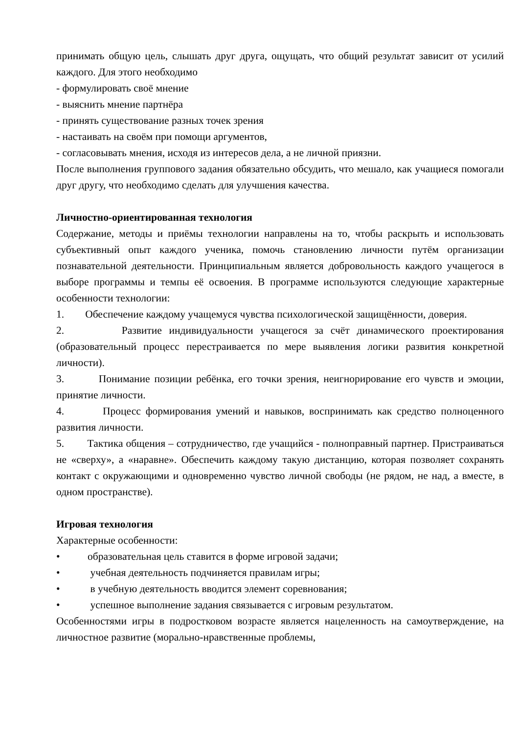принимать общую цель, слышать друг друга, ощущать, что общий результат зависит от усилий каждого. Для этого необходимо
- формулировать своё мнение
- выяснить мнение партнёра
- принять существование разных точек зрения
- настаивать на своём при помощи аргументов,
- согласовывать мнения, исходя из интересов дела, а не личной приязни.
После выполнения группового задания обязательно обсудить, что мешало, как учащиеся помогали друг другу, что необходимо сделать для улучшения качества.
Личностно-ориентированная технология
Содержание, методы и приёмы технологии направлены на то, чтобы раскрыть и использовать субъективный опыт каждого ученика, помочь становлению личности путём организации познавательной деятельности. Принципиальным является добровольность каждого учащегося в выборе программы и темпы её освоения. В программе используются следующие характерные особенности технологии:
1. Обеспечение каждому учащемуся чувства психологической защищённости, доверия.
2. Развитие индивидуальности учащегося за счёт динамического проектирования (образовательный процесс перестраивается по мере выявления логики развития конкретной личности).
3. Понимание позиции ребёнка, его точки зрения, неигнорирование его чувств и эмоции, принятие личности.
4. Процесс формирования умений и навыков, воспринимать как средство полноценного развития личности.
5. Тактика общения – сотрудничество, где учащийся - полноправный партнер. Пристраиваться не «сверху», а «наравне». Обеспечить каждому такую дистанцию, которая позволяет сохранять контакт с окружающими и одновременно чувство личной свободы (не рядом, не над, а вместе, в одном пространстве).
Игровая технология
Характерные особенности:
• образовательная цель ставится в форме игровой задачи;
• учебная деятельность подчиняется правилам игры;
• в учебную деятельность вводится элемент соревнования;
• успешное выполнение задания связывается с игровым результатом.
Особенностями игры в подростковом возрасте является нацеленность на самоутверждение, на личностное развитие (морально-нравственные проблемы,